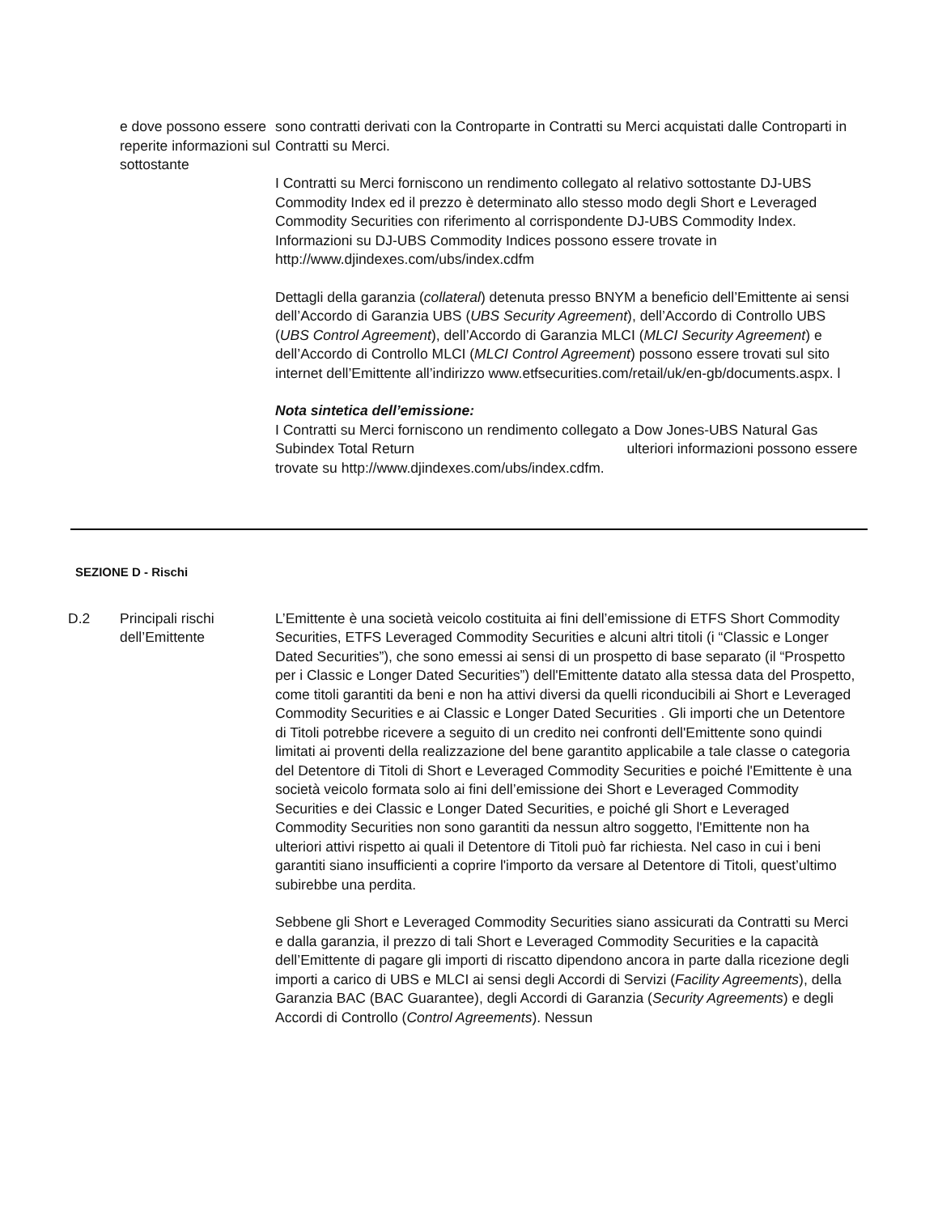e dove possono essere reperite informazioni sul sottostante
sono contratti derivati con la Controparte in Contratti su Merci acquistati dalle Controparti in Contratti su Merci.
I Contratti su Merci forniscono un rendimento collegato al relativo sottostante DJ-UBS Commodity Index ed il prezzo è determinato allo stesso modo degli Short e Leveraged Commodity Securities con riferimento al corrispondente DJ-UBS Commodity Index. Informazioni su DJ-UBS Commodity Indices possono essere trovate in http://www.djindexes.com/ubs/index.cdfm
Dettagli della garanzia (collateral) detenuta presso BNYM a beneficio dell’Emittente ai sensi dell’Accordo di Garanzia UBS (UBS Security Agreement), dell’Accordo di Controllo UBS (UBS Control Agreement), dell’Accordo di Garanzia MLCI (MLCI Security Agreement) e dell’Accordo di Controllo MLCI (MLCI Control Agreement) possono essere trovati sul sito internet dell’Emittente all’indirizzo www.etfsecurities.com/retail/uk/en-gb/documents.aspx. l
Nota sintetica dell’emissione:
I Contratti su Merci forniscono un rendimento collegato a Dow Jones-UBS Natural Gas Subindex Total Return ulteriori informazioni possono essere trovate su http://www.djindexes.com/ubs/index.cdfm.
SEZIONE D - Rischi
D.2 Principali rischi dell’Emittente
L’Emittente è una società veicolo costituita ai fini dell’emissione di ETFS Short Commodity Securities, ETFS Leveraged Commodity Securities e alcuni altri titoli (i “Classic e Longer Dated Securities”), che sono emessi ai sensi di un prospetto di base separato (il “Prospetto per i Classic e Longer Dated Securities”) dell'Emittente datato alla stessa data del Prospetto, come titoli garantiti da beni e non ha attivi diversi da quelli riconducibili ai Short e Leveraged Commodity Securities e ai Classic e Longer Dated Securities . Gli importi che un Detentore di Titoli potrebbe ricevere a seguito di un credito nei confronti dell'Emittente sono quindi limitati ai proventi della realizzazione del bene garantito applicabile a tale classe o categoria del Detentore di Titoli di Short e Leveraged Commodity Securities e poiché l'Emittente è una società veicolo formata solo ai fini dell’emissione dei Short e Leveraged Commodity Securities e dei Classic e Longer Dated Securities, e poiché gli Short e Leveraged Commodity Securities non sono garantiti da nessun altro soggetto, l'Emittente non ha ulteriori attivi rispetto ai quali il Detentore di Titoli può far richiesta. Nel caso in cui i beni garantiti siano insufficienti a coprire l'importo da versare al Detentore di Titoli, quest’ultimo subirebbe una perdita.
Sebbene gli Short e Leveraged Commodity Securities siano assicurati da Contratti su Merci e dalla garanzia, il prezzo di tali Short e Leveraged Commodity Securities e la capacità dell’Emittente di pagare gli importi di riscatto dipendono ancora in parte dalla ricezione degli importi a carico di UBS e MLCI ai sensi degli Accordi di Servizi (Facility Agreements), della Garanzia BAC (BAC Guarantee), degli Accordi di Garanzia (Security Agreements) e degli Accordi di Controllo (Control Agreements). Nessun